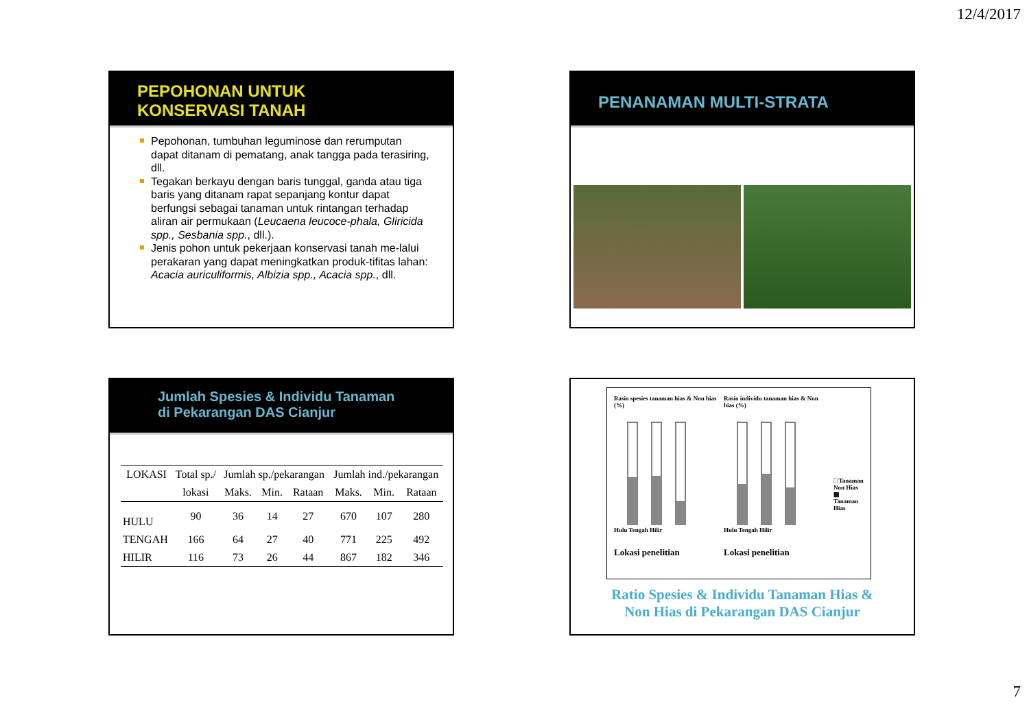12/4/2017
PEPOHONAN UNTUK
KONSERVASI TANAH
Pepohonan, tumbuhan leguminose dan rerumputan dapat ditanam di pematang, anak tangga pada terasiring, dll.
Tegakan berkayu dengan baris tunggal, ganda atau tiga baris yang ditanam rapat sepanjang kontur dapat berfungsi sebagai tanaman untuk rintangan terhadap aliran air permukaan (Leucaena leucoce-phala, Gliricida spp., Sesbania spp., dll.).
Jenis pohon untuk pekerjaan konservasi tanah me-lalui perakaran yang dapat meningkatkan produk-tifitas lahan: Acacia auriculiformis, Albizia spp., Acacia spp., dll.
PENANAMAN MULTI-STRATA
Jumlah Spesies & Individu Tanaman
di Pekarangan DAS Cianjur
| LOKASI | Total sp./ | Jumlah sp./pekarangan | | | Jumlah ind./pekarangan | | |
| --- | --- | --- | --- | --- | --- | --- | --- |
| | lokasi | Maks. | Min. | Rataan | Maks. | Min. | Rataan |
| HULU | 90 | 36 | 14 | 27 | 670 | 107 | 280 |
| TENGAH | 166 | 64 | 27 | 40 | 771 | 225 | 492 |
| HILIR | 116 | 73 | 26 | 44 | 867 | 182 | 346 |
Rasio spesies tanaman hias & Non hias (%)
Hulu Tengah Hilir
Lokasi penelitian
Rasio individu tanaman hias & Non hias (%)
Hulu Tengah Hilir
Lokasi penelitian
□ Tanaman Non Hias
▩ Tanaman Hias
Ratio Spesies & Individu Tanaman Hias &
Non Hias di Pekarangan DAS Cianjur
7